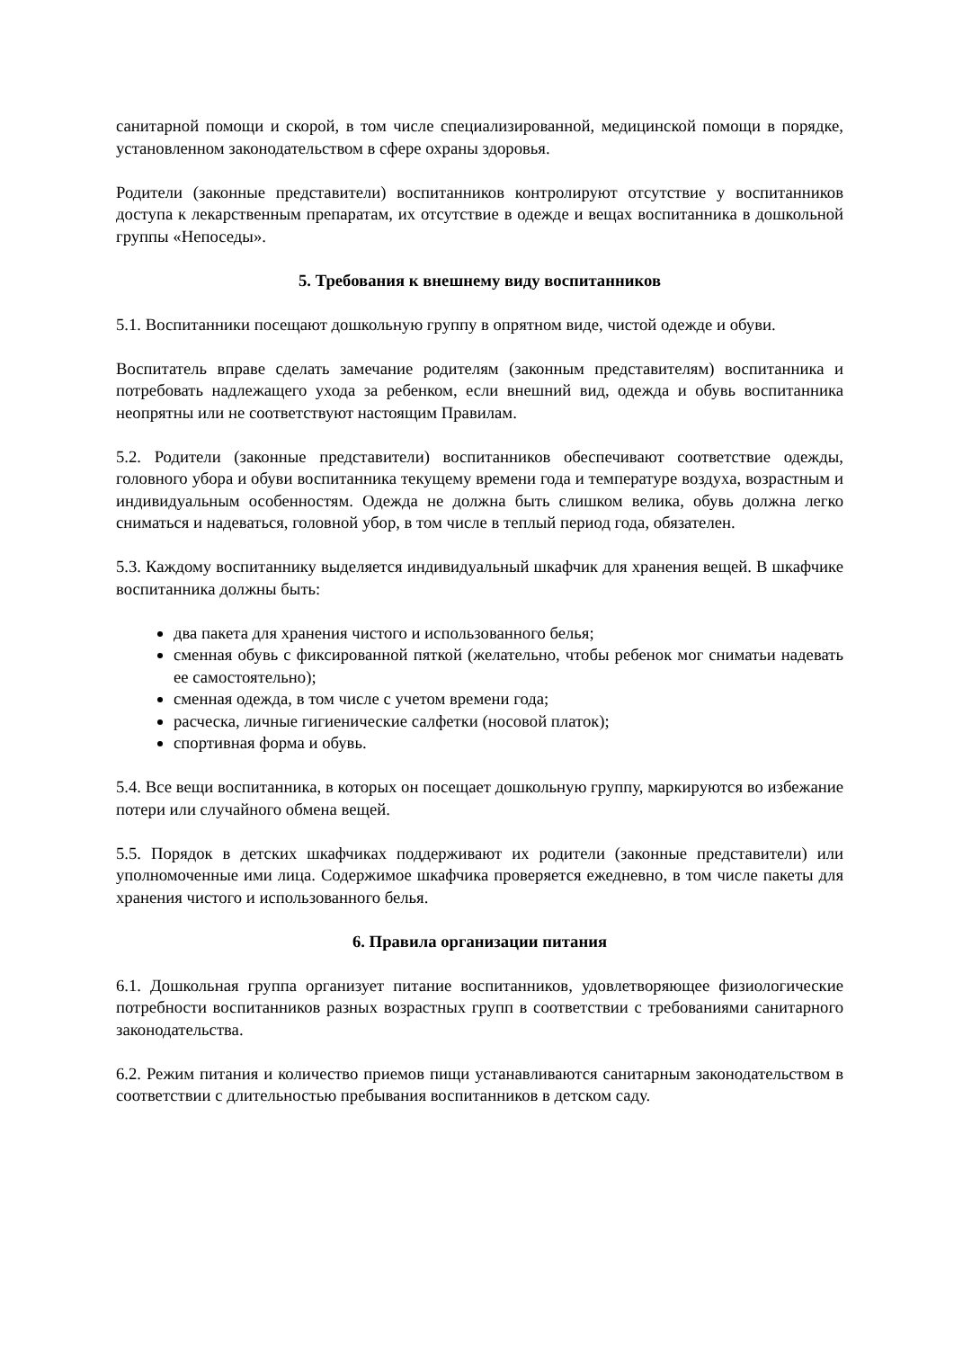санитарной помощи и скорой, в том числе специализированной, медицинской помощи в порядке, установленном законодательством в сфере охраны здоровья.
Родители (законные представители) воспитанников контролируют отсутствие у воспитанников доступа к лекарственным препаратам, их отсутствие в одежде и вещах воспитанника в дошкольной группы «Непоседы».
5. Требования к внешнему виду воспитанников
5.1. Воспитанники посещают дошкольную группу в опрятном виде, чистой одежде и обуви.
Воспитатель вправе сделать замечание родителям (законным представителям) воспитанника и потребовать надлежащего ухода за ребенком, если внешний вид, одежда и обувь воспитанника неопрятны или не соответствуют настоящим Правилам.
5.2. Родители (законные представители) воспитанников обеспечивают соответствие одежды, головного убора и обуви воспитанника текущему времени года и температуре воздуха, возрастным и индивидуальным особенностям. Одежда не должна быть слишком велика, обувь должна легко сниматься и надеваться, головной убор, в том числе в теплый период года, обязателен.
5.3. Каждому воспитаннику выделяется индивидуальный шкафчик для хранения вещей. В шкафчике воспитанника должны быть:
два пакета для хранения чистого и использованного белья;
сменная обувь с фиксированной пяткой (желательно, чтобы ребенок мог сниматьи надевать ее самостоятельно);
сменная одежда, в том числе с учетом времени года;
расческа, личные гигиенические салфетки (носовой платок);
спортивная форма и обувь.
5.4. Все вещи воспитанника, в которых он посещает дошкольную группу, маркируются во избежание потери или случайного обмена вещей.
5.5. Порядок в детских шкафчиках поддерживают их родители (законные представители) или уполномоченные ими лица. Содержимое шкафчика проверяется ежедневно, в том числе пакеты для хранения чистого и использованного белья.
6. Правила организации питания
6.1. Дошкольная группа организует питание воспитанников, удовлетворяющее физиологические потребности воспитанников разных возрастных групп в соответствии с требованиями санитарного законодательства.
6.2. Режим питания и количество приемов пищи устанавливаются санитарным законодательством в соответствии с длительностью пребывания воспитанников в детском саду.